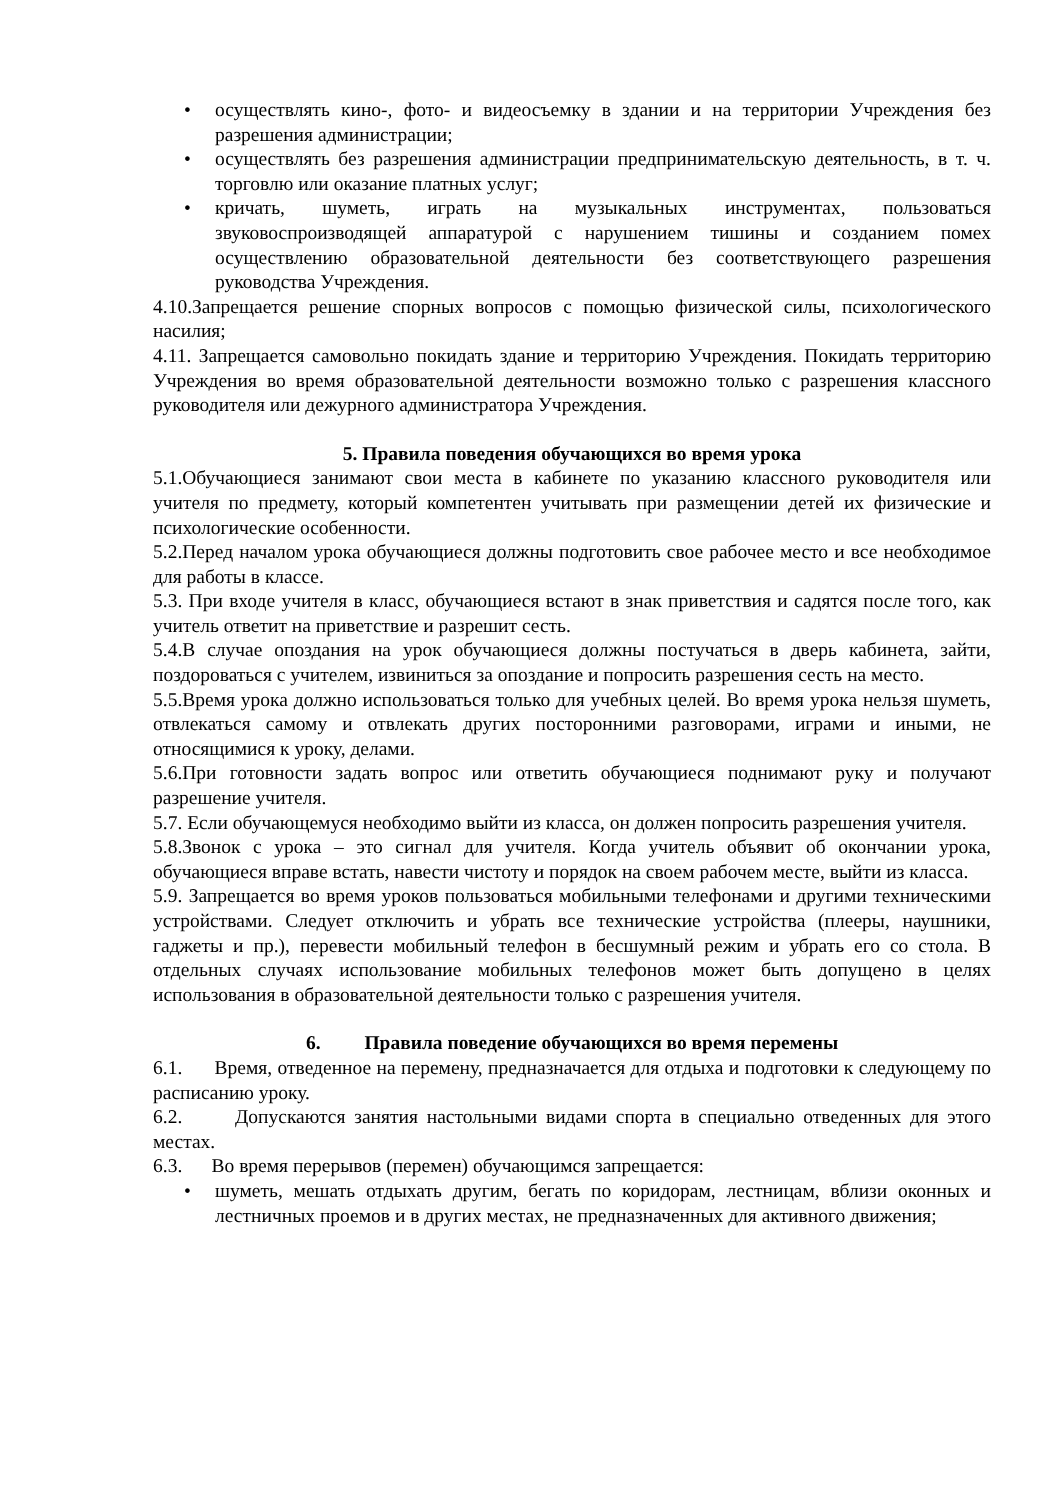• осуществлять кино-, фото- и видеосъемку в здании и на территории Учреждения без разрешения администрации;
• осуществлять без разрешения администрации предпринимательскую деятельность, в т. ч. торговлю или оказание платных услуг;
• кричать, шуметь, играть на музыкальных инструментах, пользоваться звуковоспроизводящей аппаратурой с нарушением тишины и созданием помех осуществлению образовательной деятельности без соответствующего разрешения руководства Учреждения.
4.10.Запрещается решение спорных вопросов с помощью физической силы, психологического насилия;
4.11. Запрещается самовольно покидать здание и территорию Учреждения. Покидать территорию Учреждения во время образовательной деятельности возможно только с разрешения классного руководителя или дежурного администратора Учреждения.
5. Правила поведения обучающихся во время урока
5.1.Обучающиеся занимают свои места в кабинете по указанию классного руководителя или учителя по предмету, который компетентен учитывать при размещении детей их физические и психологические особенности.
5.2.Перед началом урока обучающиеся должны подготовить свое рабочее место и все необходимое для работы в классе.
5.3. При входе учителя в класс, обучающиеся встают в знак приветствия и садятся после того, как учитель ответит на приветствие и разрешит сесть.
5.4.В случае опоздания на урок обучающиеся должны постучаться в дверь кабинета, зайти, поздороваться с учителем, извиниться за опоздание и попросить разрешения сесть на место.
5.5.Время урока должно использоваться только для учебных целей. Во время урока нельзя шуметь, отвлекаться самому и отвлекать других посторонними разговорами, играми и иными, не относящимися к уроку, делами.
5.6.При готовности задать вопрос или ответить обучающиеся поднимают руку и получают разрешение учителя.
5.7. Если обучающемуся необходимо выйти из класса, он должен попросить разрешения учителя.
5.8.Звонок с урока – это сигнал для учителя. Когда учитель объявит об окончании урока, обучающиеся вправе встать, навести чистоту и порядок на своем рабочем месте, выйти из класса.
5.9. Запрещается во время уроков пользоваться мобильными телефонами и другими техническими устройствами. Следует отключить и убрать все технические устройства (плееры, наушники, гаджеты и пр.), перевести мобильный телефон в бесшумный режим и убрать его со стола. В отдельных случаях использование мобильных телефонов может быть допущено в целях использования в образовательной деятельности только с разрешения учителя.
6. Правила поведение обучающихся во время перемены
6.1. Время, отведенное на перемену, предназначается для отдыха и подготовки к следующему по расписанию уроку.
6.2. Допускаются занятия настольными видами спорта в специально отведенных для этого местах.
6.3. Во время перерывов (перемен) обучающимся запрещается:
• шуметь, мешать отдыхать другим, бегать по коридорам, лестницам, вблизи оконных и лестничных проемов и в других местах, не предназначенных для активного движения;